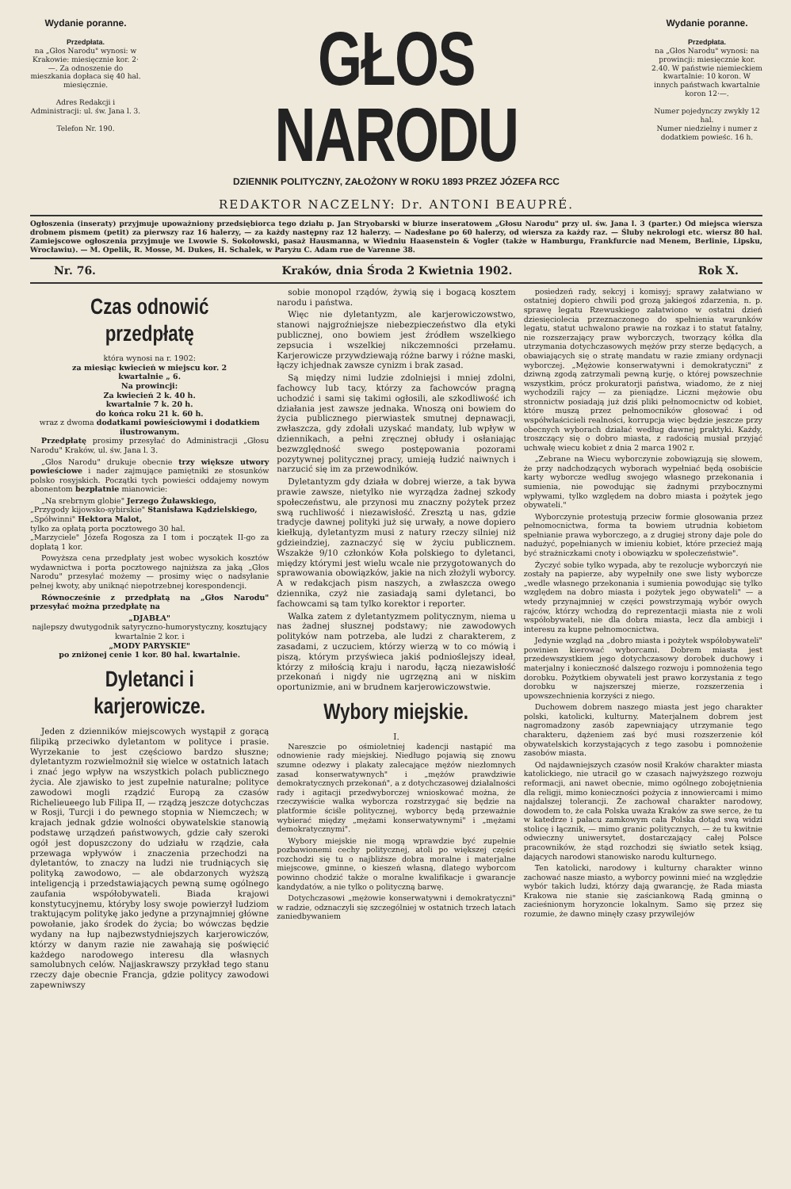Wydanie poranne.
Przedpłata.
na „Głos Narodu" wynosi: w Krakowie: miesięcznie kor. 2·—. Za odnoszenie do mieszkania dopłaca się 40 hal. miesięcznie.
Adres Redakcji i Administracji: ul. św. Jana l. 3.
Telefon Nr. 190.
GŁOS NARODU
DZIENNIK POLITYCZNY, ZAŁOŻONY W ROKU 1893 PRZEZ JÓZEFA RCC
REDAKTOR NACZELNY: Dr. ANTONI BEAUPRÉ.
Wydanie poranne.
Przedpłata.
na „Głos Narodu" wynosi: na prowincji: miesięcznie kor. 2.40. W państwie niemieckiem kwartalnie: 10 koron. W innych państwach kwartalnie koron 12·—.
Numer pojedynczy zwykły 12 hal.
Numer niedzielny i numer z dodatkiem powieśc. 16 h.
Ogłoszenia (inseraty) przyjmuje upoważniony przedsiębiorca tego działu p. Jan Stryobarski w biurze inseratowem „Głosu Narodu" przy ul. św. Jana l. 3 (parter.) Od miejsca wiersza drobnem pismem (petit) za pierwszy raz 16 halerzy, — za każdy następny raz 12 halerzy. — Nadesłane po 60 halerzy, od wiersza za każdy raz. — Śluby nekrologi etc. wiersz 80 hal. Zamiejscowe ogłoszenia przyjmuje we Lwowie S. Sokołowski, pasaż Hausmanna, w Wiedniu Haasenstein & Vogler (także w Hamburgu, Frankfurcie nad Menem, Berlinie, Lipsku, Wrocławiu). — M. Opelik, R. Mosse, M. Dukes, H. Schalek, w Paryżu C. Adam rue de Varenne 38.
Nr. 76. Kraków, dnia Środa 2 Kwietnia 1902. Rok X.
Czas odnowić przedpłatę
która wynosi na r. 1902:
za miesiąc kwiecień w miejscu kor. 2
kwartalnie „ 6.
Na prowincji:
Za kwiecień 2 k. 40 h.
kwartalnie 7 k. 20 h.
do końca roku 21 k. 60 h.
wraz z dwoma dodatkami powieściowymi i dodatkiem ilustrowanym.
Przedpłatę prosimy przesyłać do Administracji „Głosu Narodu" Kraków, ul. św. Jana l. 3.
„Głos Narodu" drukuje obecnie trzy większe utwory powieściowe i nader zajmujące pamiętniki ze stosunków polsko rosyjskich. Początki tych powieści oddajemy nowym abonentom bezpłatnie mianowicie:
„Na srebrnym globie" Jerzego Żuławskiego,
„Przygody kijowsko-sybirskie" Stanisława Kądzielskiego,
„Spółwinni" Hektora Malot,
tylko za opłatą porta pocztowego 30 hal.
„Marzyciele" Józefa Rogosza za I tom i początek II-go za dopłatą 1 kor.
Powyższa cena przedpłaty jest wobec wysokich kosztów wydawnictwa i porta pocztowego najniższa za jaką „Głos Narodu" przesyłać możemy — prosimy więc o nadsyłanie pełnej kwoty, aby uniknąć niepotrzebnej korespondencji.
Równocześnie z przedpłatą na „Głos Narodu" przesyłać można przedpłatę na
„DJABŁA"
najlepszy dwutygodnik satyryczno-humorystyczny, kosztujący kwartalnie 2 kor. i
„MODY PARYSKIE"
po zniżonej cenie 1 kor. 80 hal. kwartalnie.
Dyletanci i karjerowicze.
Jeden z dzienników miejscowych wystąpił z gorącą filipiką przeciwko dyletantom w polityce i prasie. Wyrzekanie to jest częściowo bardzo słuszne; dyletantyzm rozwielmożnił się wielce w ostatnich latach i znać jego wpływ na wszystkich polach publicznego życia. Ale zjawisko to jest zupełnie naturalne; polityce zawodowi mogli rządzić Europą za czasów Richelieueego lub Filipa II, — rządzą jeszcze dotychczas w Rosji, Turcji i do pewnego stopnia w Niemczech; w krajach jednak gdzie wolności obywatelskie stanowią podstawę urządzeń państwowych, gdzie cały szeroki ogół jest dopuszczony do udziału w rządzie, cała przewaga wpływów i znaczenia przechodzi na dyletantów, to znaczy na ludzi nie trudniących się polityką zawodowo, — ale obdarzonych wyższą inteligencją i przedstawiających pewną sumę ogólnego zaufania współobywateli. Biada krajowi konstytucyjnemu, któryby losy swoje powierzył ludziom traktującym politykę jako jedyne a przynajmniej główne powołanie, jako środek do życia; bo wówczas będzie wydany na łup najbezwstydniejszych karjerowiczów, którzy w danym razie nie zawahają się poświęcić każdego narodowego interesu dla własnych samolubnych celów. Najjaskrawszy przykład tego stanu rzeczy daje obecnie Francja, gdzie politycy zawodowi zapewniwszy
sobie monopol rządów, żywią się i bogacą kosztem narodu i państwa.
Więc nie dyletantyzm, ale karjerowiczowstwo, stanowi najgroźniejsze niebezpieczeństwo dla etyki publicznej, ono bowiem jest źródłem wszelkiego zepsucia i wszelkiej nikczemności przełamu. Karjerowicze przywdziewają różne barwy i różne maski, łączy ichjednak zawsze cynizm i brak zasad.
Są między nimi ludzie zdolniejsi i mniej zdolni, fachowcy lub tacy, którzy za fachowców pragną uchodzić i sami się takimi ogłosili, ale szkodliwość ich działania jest zawsze jednaka. Wnoszą oni bowiem do życia publicznego pierwiastek smutnej depnawacji, zwłaszcza, gdy zdołali uzyskać mandaty, lub wpływ w dziennikach, a pełni zręcznej obłudy i osłaniając bezwzględność swego postępowania pozorami pozytywnej politycznej pracy, umieją łudzić naiwnych i narzucić się im za przewodników.
Dyletantyzm gdy działa w dobrej wierze, a tak bywa prawie zawsze, nietylko nie wyrządza żadnej szkody społeczeństwu, ale przynosi mu znaczny pożytek przez swą ruchliwość i niezawisłość. Zresztą u nas, gdzie tradycje dawnej polityki już się urwały, a nowe dopiero kiełkują, dyletantyzm musi z natury rzeczy silniej niż gdzieindziej, zaznaczyć się w życiu publicznem. Wszakże 9/10 członków Koła polskiego to dyletanci, między którymi jest wielu wcale nie przygotowanych do sprawowania obowiązków, jakie na nich złożyli wyborcy. A w redakcjach pism naszych, a zwłaszcza owego dziennika, czyż nie zasiadają sami dyletanci, bo fachowcami są tam tylko korektor i reporter.
Walka zatem z dyletantyzmem politycznym, niema u nas żadnej słusznej podstawy; nie zawodowych polityków nam potrzeba, ale ludzi z charakterem, z zasadami, z uczuciem, którzy wierzą w to co mówią i piszą, którym przyświeca jakiś podnioślejszy ideał, którzy z miłością kraju i narodu, łączą niezawisłość przekonań i nigdy nie ugrzęzną ani w niskim oportunizmie, ani w brudnem karjerowiczowstwie.
Wybory miejskie.
I.
Nareszcie po ośmioletniej kadencji nastąpić ma odnowienie rady miejskiej. Niedługo pojawią się znowu szumne odezwy i plakaty zalecające mężów niezłomnych zasad konserwatywnych" i „mężów prawdziwie demokratycznych przekonań", a z dotychczasowej działalności rady i agitacji przedwyborczej wnioskować można, że rzeczywiście walka wyborcza rozstrzygać się będzie na platformie ściśle politycznej, wyborcy będą przeważnie wybierać między „mężami konserwatywnymi" i „mężami demokratycznymi".
Wybory miejskie nie mogą wprawdzie być zupełnie pozbawionemi cechy politycznej, atoli po większej części rozchodzi się tu o najbliższe dobra moralne i materjalne miejscowe, gminne, o kieszeń własną, dlatego wyborcom powinno chodzić także o moralne kwalifikacje i gwarancje kandydatów, a nie tylko o polityczną barwę.
Dotychczasowi „mężowie konserwatywni i demokratyczni" w radzie, odznaczyli się szczególniej w ostatnich trzech latach zaniedbywaniem
posiedzeń rady, sekcyj i komisyj; sprawy załatwiano w ostatniej dopiero chwili pod grozą jakiegoś zdarzenia, n. p. sprawę legatu Rzewuskiego załatwiono w ostatni dzień dziesięciolecia przeznaczonego do spełnienia warunków legatu, statut uchwalono prawie na rozkaz i to statut fatalny, nie rozszerzający praw wyborczych, tworzący kółka dla utrzymania dotychczasowych mężów przy sterze będących, a obawiających się o stratę mandatu w razie zmiany ordynacji wyborczej. „Mężowie konserwatywni i demokratyczni" z dziwną zgodą zatrzymali pewną kurję, o której powszechnie wszystkim, prócz prokuratorji państwa, wiadomo, że z niej wychodzili rajcy — za pieniądze. Liczni mężowie obu stronnictw posiadają już dziś pliki pełnomocnictw od kobiet, które muszą przez pełnomocników głosować i od współwłaścicieli realności, korrupcja więc będzie jeszcze przy obecnych wyborach działać według dawnej praktyki. Każdy, troszczący się o dobro miasta, z radością musiał przyjąć uchwałę wiecu kobiet z dnia 2 marca 1902 r.
„Zebrane na Wiecu wyborczynie zobowiązują się słowem, że przy nadchodzących wyborach wypełniać będą osobiście karty wyborcze według swojego własnego przekonania i sumienia, nie powodując się żadnymi przybocznymi wpływami, tylko względem na dobro miasta i pożytek jego obywateli."
Wyborczynie protestują przeciw formie głosowania przez pełnomocnictwa, forma ta bowiem utrudnia kobietom spełnianie prawa wyborczego, a z drugiej strony daje pole do nadużyć, popełnianych w imieniu kobiet, które przecież mają być strażniczkami cnoty i obowiązku w społeczeństwie".
Życzyć sobie tylko wypada, aby te rezolucje wyborczyń nie zostały na papierze, aby wypełniły one swe listy wyborcze „wedle własnego przekonania i sumienia powodując się tylko względem na dobro miasta i pożytek jego obywateli" — a wtedy przynajmniej w części powstrzymają wybór owych rajców, którzy wchodzą do reprezentacji miasta nie z woli współobywateli, nie dla dobra miasta, lecz dla ambicji i interesu za kupne pełnomocnictwa.
Jedynie wzgląd na „dobro miasta i pożytek współobywateli" powinien kierować wyborcami. Dobrem miasta jest przedewszystkiem jego dotychczasowy dorobek duchowy i materjalny i konieczność dalszego rozwoju i pomnożenia tego dorobku. Pożytkiem obywateli jest prawo korzystania z tego dorobku w najszerszej mierze, rozszerzenia i upowszechnienia korzyści z niego.
Duchowem dobrem naszego miasta jest jego charakter polski, katolicki, kulturny. Materjalnem dobrem jest nagromadzony zasób zapewniający utrzymanie tego charakteru, dążeniem zaś być musi rozszerzenie kół obywatelskich korzystających z tego zasobu i pomnożenie zasobów miasta.
Od najdawniejszych czasów nosił Kraków charakter miasta katolickiego, nie utracił go w czasach najwyższego rozwoju reformacji, ani nawet obecnie, mimo ogólnego zobojętnienia dla religji, mimo konieczności pożycia z innowiercami i mimo najdalszej tolerancji. Że zachował charakter narodowy, dowodem to, że cała Polska uważa Kraków za swe serce, że tu w katedrze i pałacu zamkowym cała Polska dotąd swą widzi stolicę i łącznik, — mimo granic politycznych, — że tu kwitnie odwieczny uniwersytet, dostarczający całej Polsce pracowników, że stąd rozchodzi się światło setek ksiąg, dających narodowi stanowisko narodu kulturnego.
Ten katolicki, narodowy i kulturny charakter winno zachować nasze miasto, a wyborcy powinni mieć na względzie wybór takich ludzi, którzy dają gwarancję, że Rada miasta Krakowa nie stanie się zaściankową Radą gminną o zacieśnionym horyzoncie lokalnym. Samo się przez się rozumie, że dawno minęły czasy przywilejów